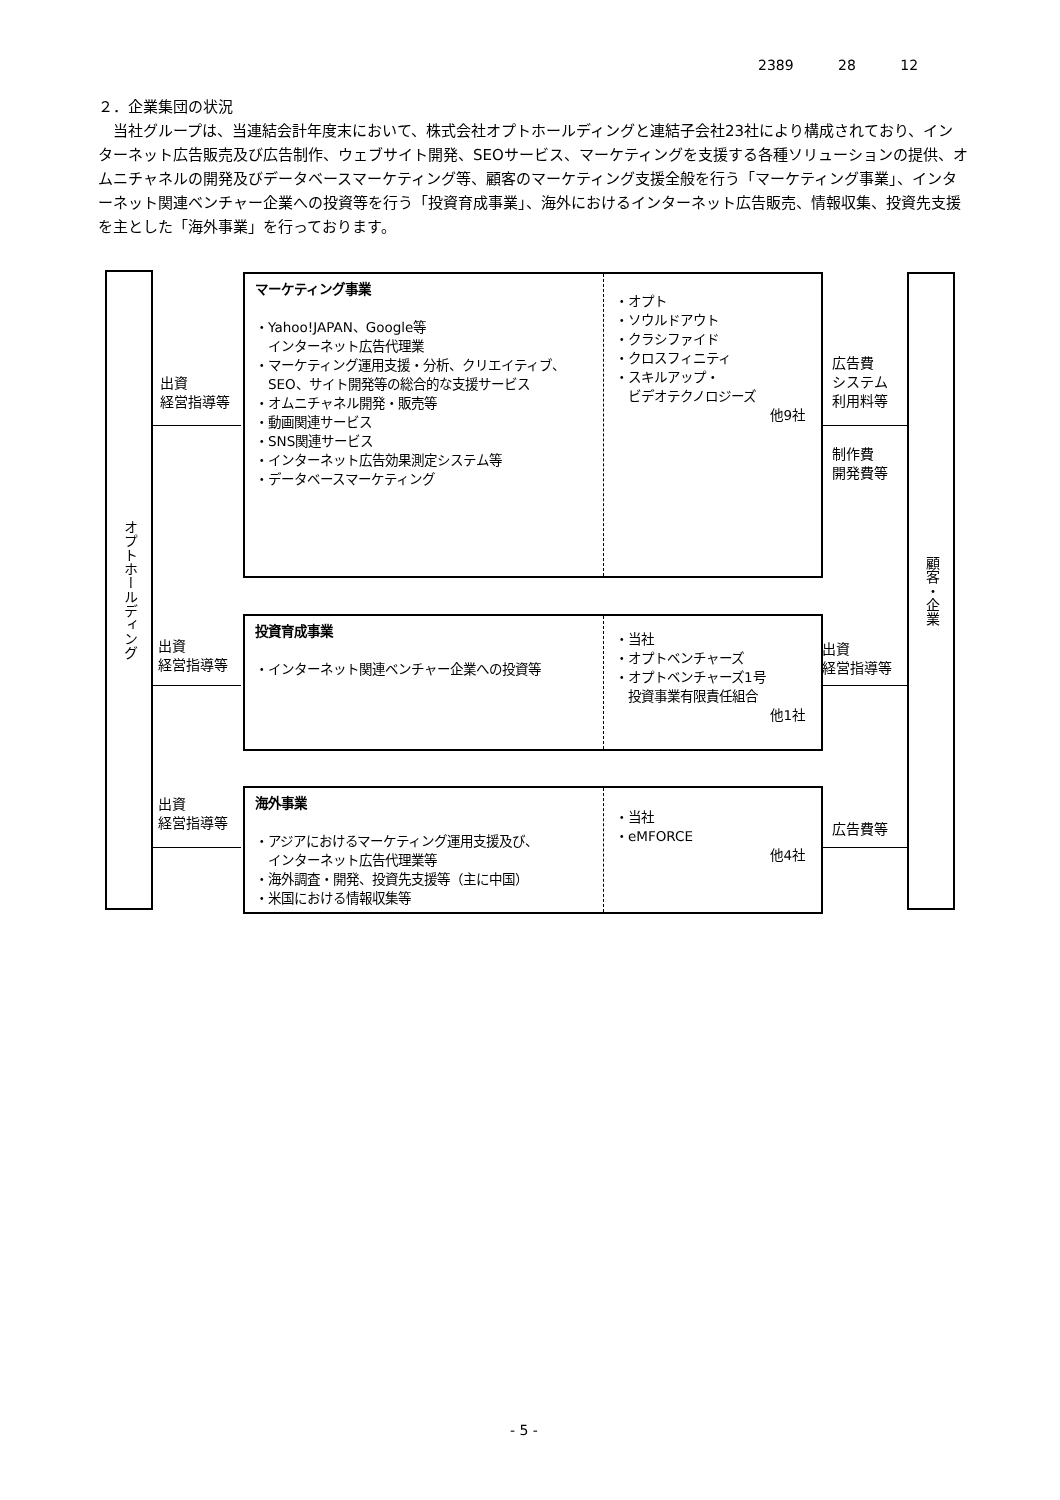2389 28 12
２．企業集団の状況
当社グループは、当連結会計年度末において、株式会社オプトホールディングと連結子会社23社により構成されており、インターネット広告販売及び広告制作、ウェブサイト開発、SEOサービス、マーケティングを支援する各種ソリューションの提供、オムニチャネルの開発及びデータベースマーケティング等、顧客のマーケティング支援全般を行う「マーケティング事業」、インターネット関連ベンチャー企業への投資等を行う「投資育成事業」、海外におけるインターネット広告販売、情報収集、投資先支援を主とした「海外事業」を行っております。
オプトホールディング
顧客・企業
出資
経営指導等
出資
経営指導等
出資
経営指導等
広告費
システム
利用料等
制作費
開発費等
出資
経営指導等
広告費等
マーケティング事業
・Yahoo!JAPAN、Google等
　インターネット広告代理業
・マーケティング運用支援・分析、クリエイティブ、
　SEO、サイト開発等の総合的な支援サービス
・オムニチャネル開発・販売等
・動画関連サービス
・SNS関連サービス
・インターネット広告効果測定システム等
・データベースマーケティング
・オプト
・ソウルドアウト
・クラシファイド
・クロスフィニティ
・スキルアップ・
　ビデオテクノロジーズ
他9社
投資育成事業
・インターネット関連ベンチャー企業への投資等
・当社
・オプトベンチャーズ
・オプトベンチャーズ1号
　投資事業有限責任組合
他1社
海外事業
・アジアにおけるマーケティング運用支援及び、
　インターネット広告代理業等
・海外調査・開発、投資先支援等（主に中国）
・米国における情報収集等
・当社
・eMFORCE
他4社
- 5 -